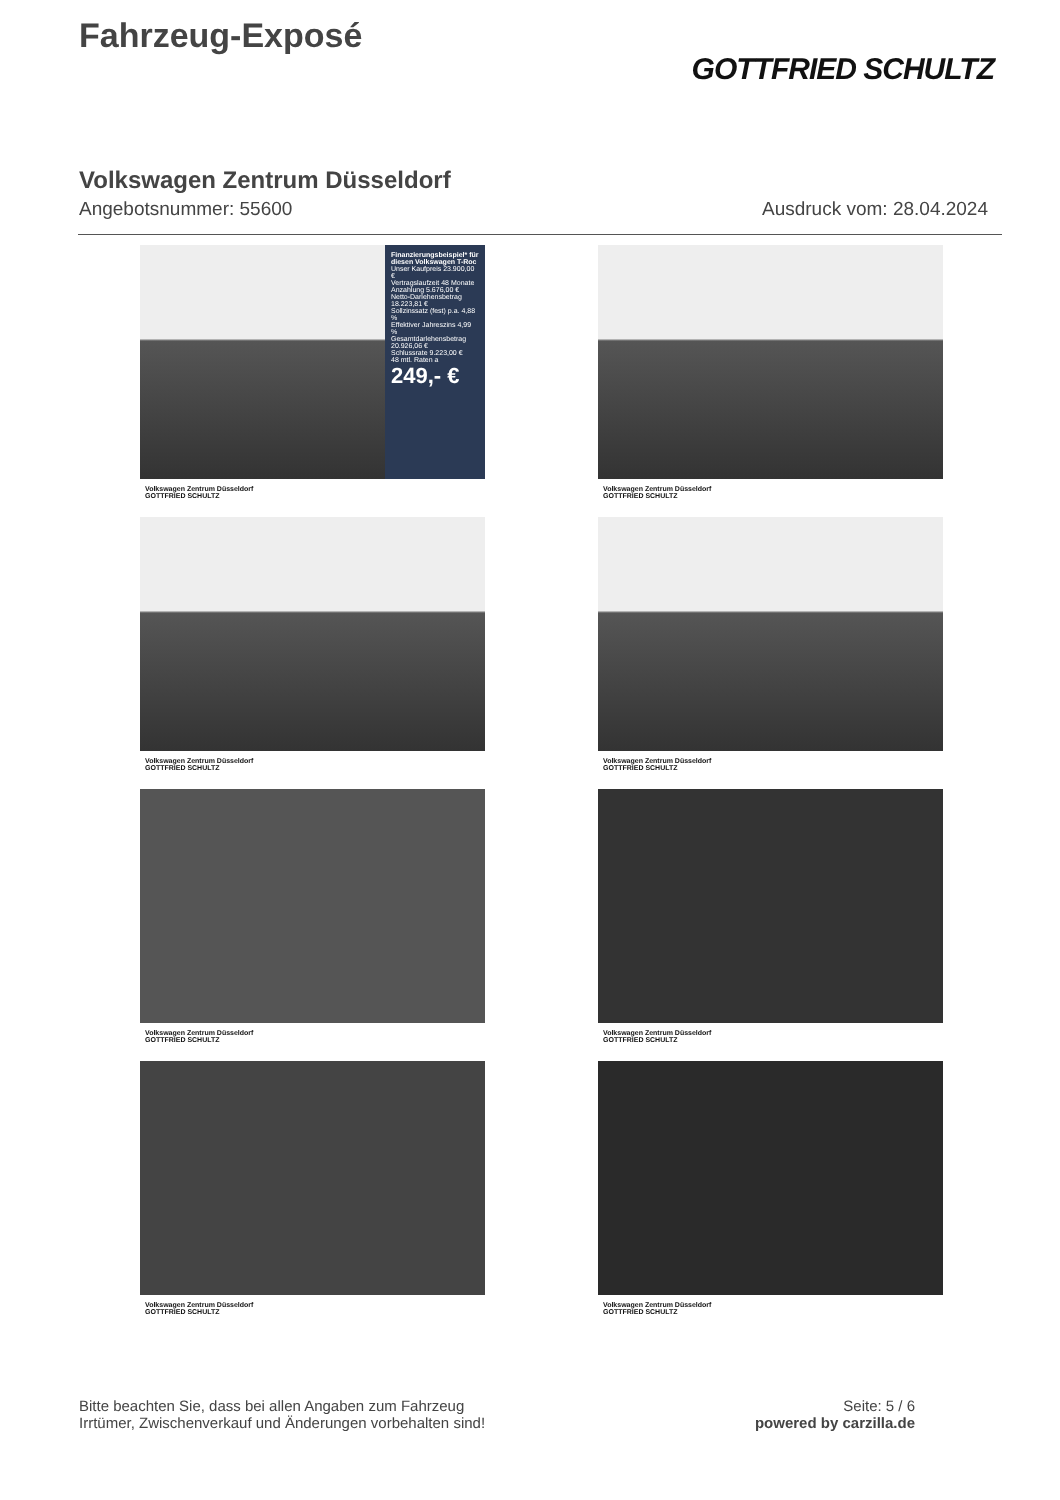Fahrzeug-Exposé
GOTTFRIED SCHULTZ
Volkswagen Zentrum Düsseldorf
Angebotsnummer: 55600 Ausdruck vom: 28.04.2024
Finanzierungsbeispiel* für diesen Volkswagen T-Roc
Unser Kaufpreis 23.900,00 €
Vertragslaufzeit 48 Monate
Anzahlung 5.676,00 €
Netto-Darlehensbetrag 18.223,81 €
Sollzinssatz (fest) p.a. 4,88 %
Effektiver Jahreszins 4,99 %
Gesamtdarlehensbetrag 20.926,06 €
Schlussrate 9.223,00 €
48 mtl. Raten a
249,- €
Volkswagen Zentrum Düsseldorf
GOTTFRIED SCHULTZ
Volkswagen Zentrum Düsseldorf
GOTTFRIED SCHULTZ
Volkswagen Zentrum Düsseldorf
GOTTFRIED SCHULTZ
Volkswagen Zentrum Düsseldorf
GOTTFRIED SCHULTZ
Volkswagen Zentrum Düsseldorf
GOTTFRIED SCHULTZ
Volkswagen Zentrum Düsseldorf
GOTTFRIED SCHULTZ
Volkswagen Zentrum Düsseldorf
GOTTFRIED SCHULTZ
Volkswagen Zentrum Düsseldorf
GOTTFRIED SCHULTZ
Bitte beachten Sie, dass bei allen Angaben zum Fahrzeug
Irrtümer, Zwischenverkauf und Änderungen vorbehalten sind!
Seite: 5 / 6
powered by carzilla.de